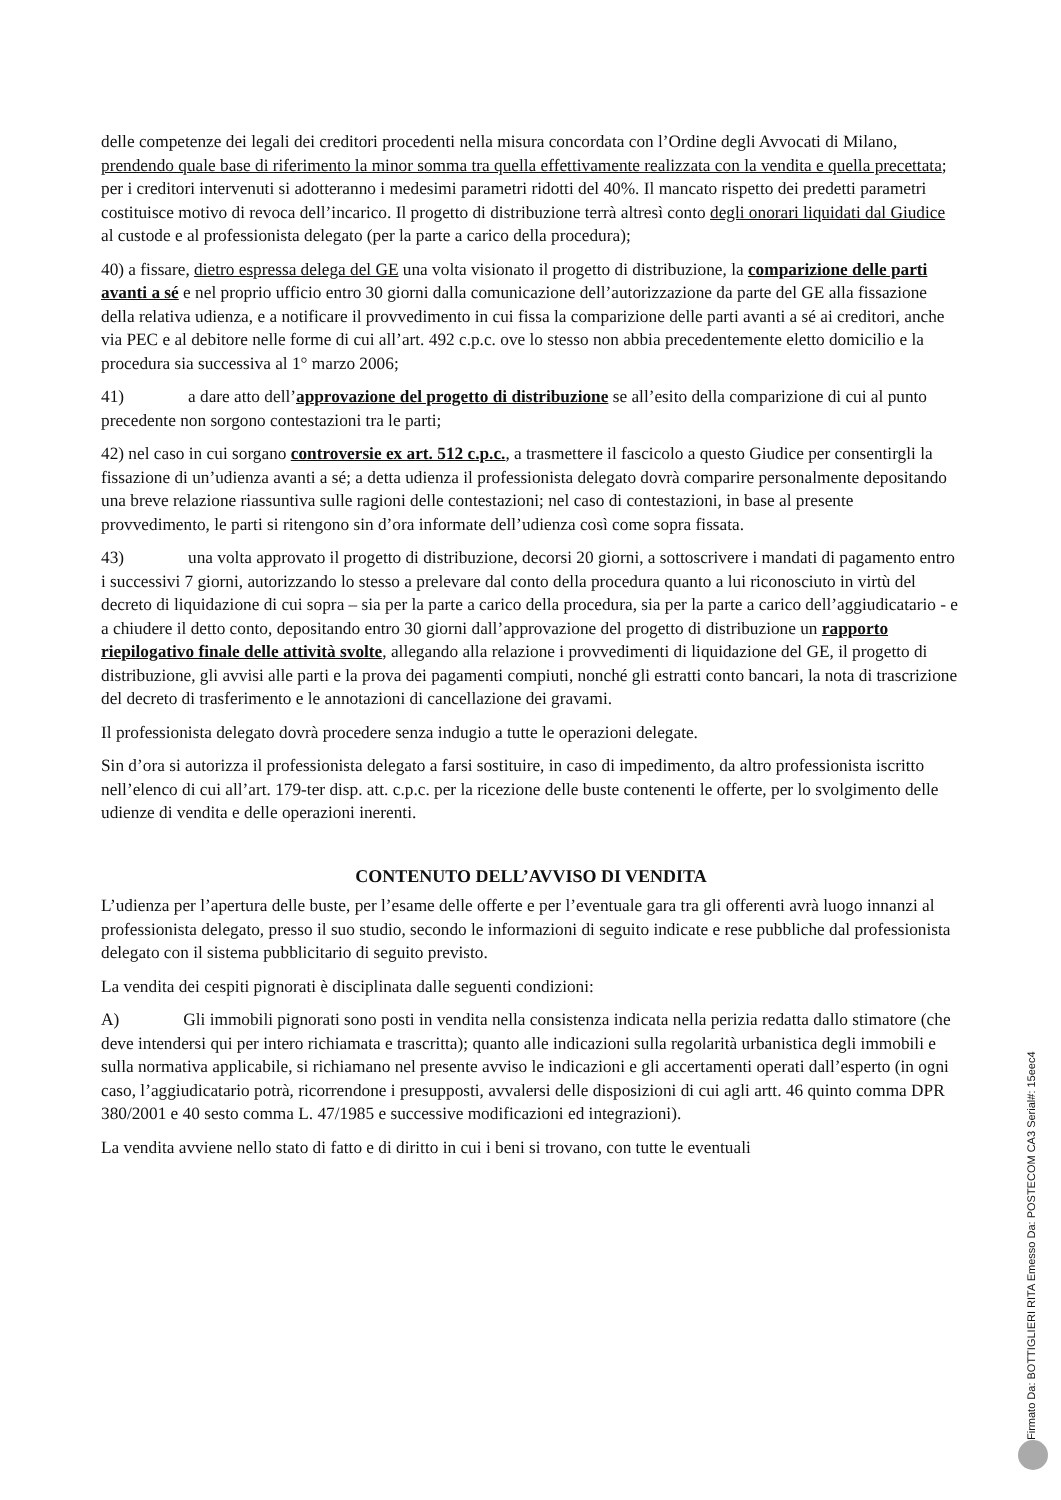delle competenze dei legali dei creditori procedenti nella misura concordata con l’Ordine degli Avvocati di Milano, prendendo quale base di riferimento la minor somma tra quella effettivamente realizzata con la vendita e quella precettata; per i creditori intervenuti si adotteranno i medesimi parametri ridotti del 40%. Il mancato rispetto dei predetti parametri costituisce motivo di revoca dell’incarico. Il progetto di distribuzione terrà altresì conto degli onorari liquidati dal Giudice al custode e al professionista delegato (per la parte a carico della procedura);
40) a fissare, dietro espressa delega del GE una volta visionato il progetto di distribuzione, la comparizione delle parti avanti a sé e nel proprio ufficio entro 30 giorni dalla comunicazione dell’autorizzazione da parte del GE alla fissazione della relativa udienza, e a notificare il provvedimento in cui fissa la comparizione delle parti avanti a sé ai creditori, anche via PEC e al debitore nelle forme di cui all’art. 492 c.p.c. ove lo stesso non abbia precedentemente eletto domicilio e la procedura sia successiva al 1° marzo 2006;
41) a dare atto dell’approvazione del progetto di distribuzione se all’esito della comparizione di cui al punto precedente non sorgono contestazioni tra le parti;
42) nel caso in cui sorgano controversie ex art. 512 c.p.c., a trasmettere il fascicolo a questo Giudice per consentirgli la fissazione di un’udienza avanti a sé; a detta udienza il professionista delegato dovrà comparire personalmente depositando una breve relazione riassuntiva sulle ragioni delle contestazioni; nel caso di contestazioni, in base al presente provvedimento, le parti si ritengono sin d’ora informate dell’udienza così come sopra fissata.
43) una volta approvato il progetto di distribuzione, decorsi 20 giorni, a sottoscrivere i mandati di pagamento entro i successivi 7 giorni, autorizzando lo stesso a prelevare dal conto della procedura quanto a lui riconosciuto in virtù del decreto di liquidazione di cui sopra – sia per la parte a carico della procedura, sia per la parte a carico dell’aggiudicatario - e a chiudere il detto conto, depositando entro 30 giorni dall’approvazione del progetto di distribuzione un rapporto riepilogativo finale delle attività svolte, allegando alla relazione i provvedimenti di liquidazione del GE, il progetto di distribuzione, gli avvisi alle parti e la prova dei pagamenti compiuti, nonché gli estratti conto bancari, la nota di trascrizione del decreto di trasferimento e le annotazioni di cancellazione dei gravami.
Il professionista delegato dovrà procedere senza indugio a tutte le operazioni delegate.
Sin d’ora si autorizza il professionista delegato a farsi sostituire, in caso di impedimento, da altro professionista iscritto nell’elenco di cui all’art. 179-ter disp. att. c.p.c. per la ricezione delle buste contenenti le offerte, per lo svolgimento delle udienze di vendita e delle operazioni inerenti.
CONTENUTO DELL’AVVISO DI VENDITA
L’udienza per l’apertura delle buste, per l’esame delle offerte e per l’eventuale gara tra gli offerenti avrà luogo innanzi al professionista delegato, presso il suo studio, secondo le informazioni di seguito indicate e rese pubbliche dal professionista delegato con il sistema pubblicitario di seguito previsto.
La vendita dei cespiti pignorati è disciplinata dalle seguenti condizioni:
A) Gli immobili pignorati sono posti in vendita nella consistenza indicata nella perizia redatta dallo stimatore (che deve intendersi qui per intero richiamata e trascritta); quanto alle indicazioni sulla regolarità urbanistica degli immobili e sulla normativa applicabile, si richiamano nel presente avviso le indicazioni e gli accertamenti operati dall’esperto (in ogni caso, l’aggiudicatario potrà, ricorrendone i presupposti, avvalersi delle disposizioni di cui agli artt. 46 quinto comma DPR 380/2001 e 40 sesto comma L. 47/1985 e successive modificazioni ed integrazioni).
La vendita avviene nello stato di fatto e di diritto in cui i beni si trovano, con tutte le eventuali
Firmato Da: BOTTIGLIERI RITA Emesso Da: POSTECOM CA3 Serial#: 15eec4